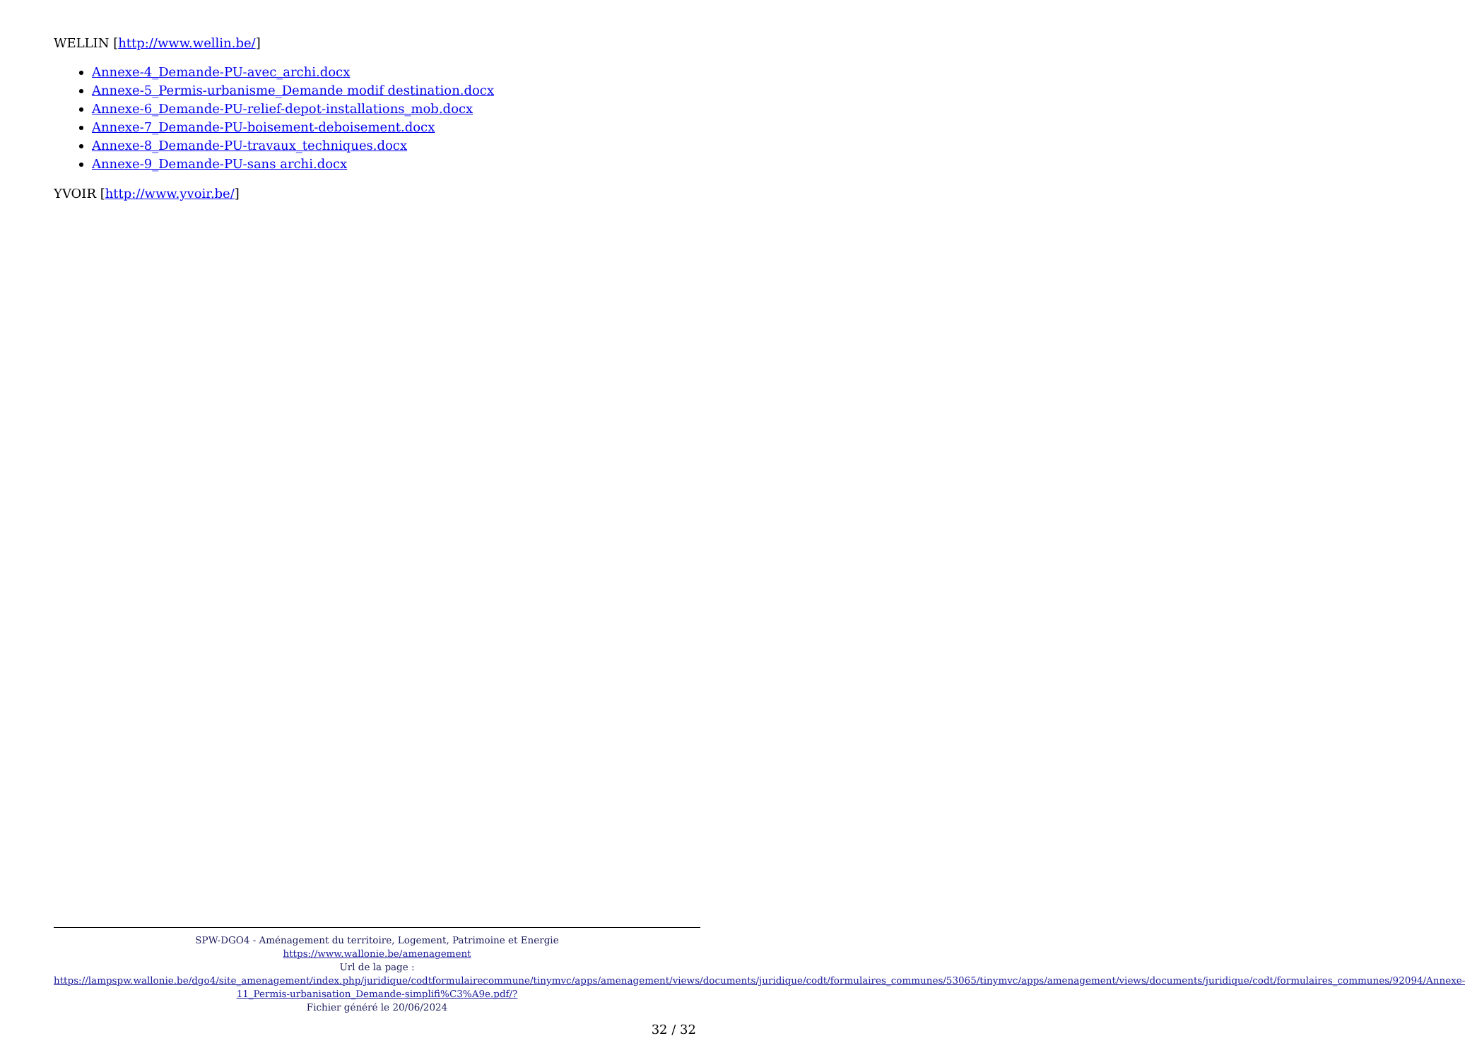WELLIN [http://www.wellin.be/]
Annexe-4_Demande-PU-avec_archi.docx
Annexe-5_Permis-urbanisme_Demande modif destination.docx
Annexe-6_Demande-PU-relief-depot-installations_mob.docx
Annexe-7_Demande-PU-boisement-deboisement.docx
Annexe-8_Demande-PU-travaux_techniques.docx
Annexe-9_Demande-PU-sans archi.docx
YVOIR [http://www.yvoir.be/]
SPW-DGO4 - Aménagement du territoire, Logement, Patrimoine et Energie
https://www.wallonie.be/amenagement
Url de la page :
https://lampspw.wallonie.be/dgo4/site_amenagement/index.php/juridique/codtformulairecommune/tinymvc/apps/amenagement/views/documents/juridique/codt/formulaires_communes/53065/tinymvc/apps/amenagement/views/documents/juridique/codt/formulaires_communes/92094/Annexe-11_Permis-urbanisation_Demande-simplifi%C3%A9e.pdf/?
Fichier généré le 20/06/2024
32 / 32